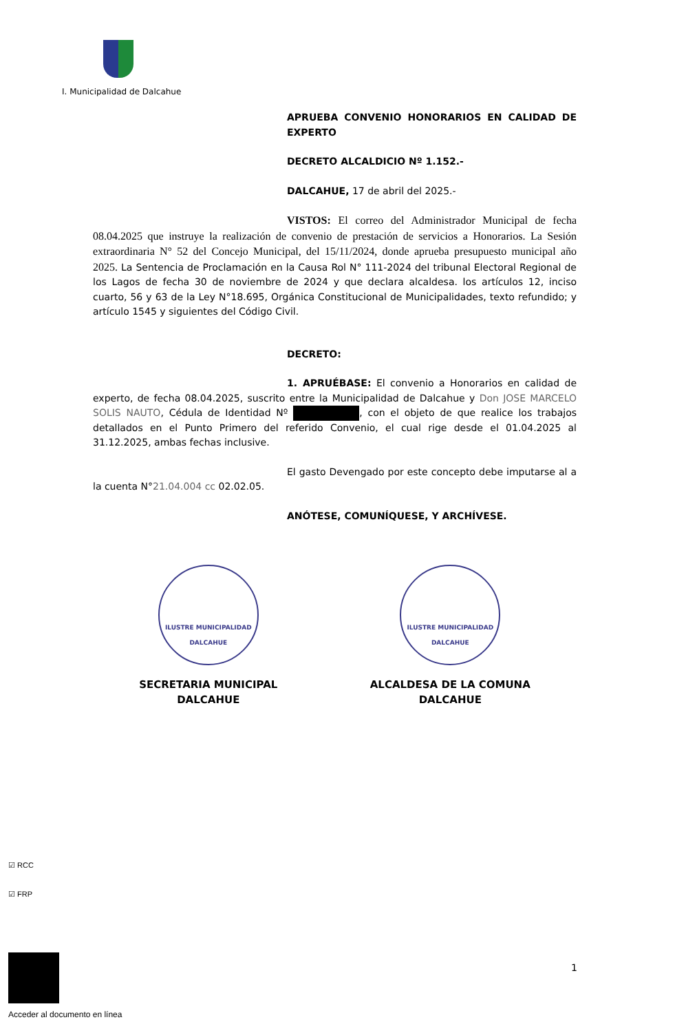I. Municipalidad de Dalcahue
APRUEBA CONVENIO HONORARIOS EN CALIDAD DE EXPERTO
DECRETO ALCALDICIO Nº 1.152.-
DALCAHUE, 17 de abril del 2025.-
VISTOS: El correo del Administrador Municipal de fecha 08.04.2025 que instruye la realización de convenio de prestación de servicios a Honorarios. La Sesión extraordinaria N° 52 del Concejo Municipal, del 15/11/2024, donde aprueba presupuesto municipal año 2025. La Sentencia de Proclamación en la Causa Rol N° 111-2024 del tribunal Electoral Regional de los Lagos de fecha 30 de noviembre de 2024 y que declara alcaldesa. los artículos 12, inciso cuarto, 56 y 63 de la Ley N°18.695, Orgánica Constitucional de Municipalidades, texto refundido; y artículo 1545 y siguientes del Código Civil.
DECRETO:
1. APRUÉBASE: El convenio a Honorarios en calidad de experto, de fecha 08.04.2025, suscrito entre la Municipalidad de Dalcahue y Don JOSE MARCELO SOLIS NAUTO, Cédula de Identidad Nº , con el objeto de que realice los trabajos detallados en el Punto Primero del referido Convenio, el cual rige desde el 01.04.2025 al 31.12.2025, ambas fechas inclusive.
El gasto Devengado por este concepto debe imputarse al a la cuenta N°21.04.004 cc 02.02.05.
ANÓTESE, COMUNÍQUESE, Y ARCHÍVESE.
ILUSTRE MUNICIPALIDAD
DALCAHUE
SECRETARIA MUNICIPAL
DALCAHUE
ILUSTRE MUNICIPALIDAD
DALCAHUE
ALCALDESA DE LA COMUNA
DALCAHUE
☑ RCC
☑ FRP
1
Acceder al documento en línea